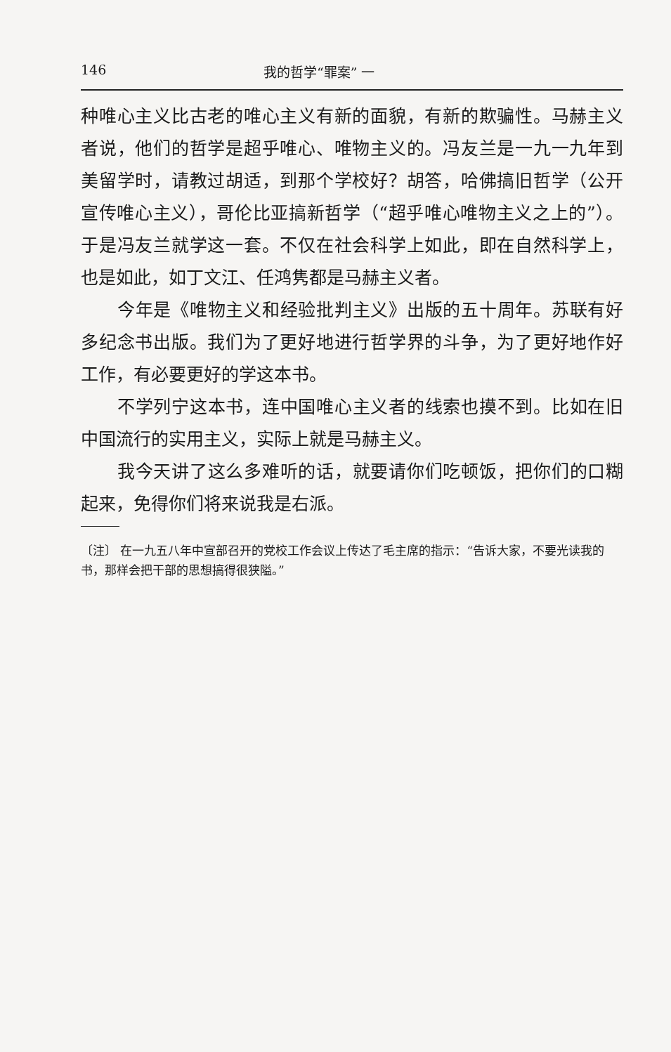146 我的哲学“罪案” 一
种唯心主义比古老的唯心主义有新的面貌，有新的欺骗性。马赫主义者说，他们的哲学是超乎唯心、唯物主义的。冯友兰是一九一九年到美留学时，请教过胡适，到那个学校好？胡答，哈佛搞旧哲学（公开宣传唯心主义），哥伦比亚搞新哲学（“超乎唯心唯物主义之上的”）。于是冯友兰就学这一套。不仅在社会科学上如此，即在自然科学上，也是如此，如丁文江、任鸿隽都是马赫主义者。
今年是《唯物主义和经验批判主义》出版的五十周年。苏联有好多纪念书出版。我们为了更好地进行哲学界的斗争，为了更好地作好工作，有必要更好的学这本书。
不学列宁这本书，连中国唯心主义者的线索也摸不到。比如在旧中国流行的实用主义，实际上就是马赫主义。
我今天讲了这么多难听的话，就要请你们吃顿饭，把你们的口糊起来，免得你们将来说我是右派。
〔注〕 在一九五八年中宣部召开的党校工作会议上传达了毛主席的指示：“告诉大家，不要光读我的书，那样会把干部的思想搞得很狭隘。”